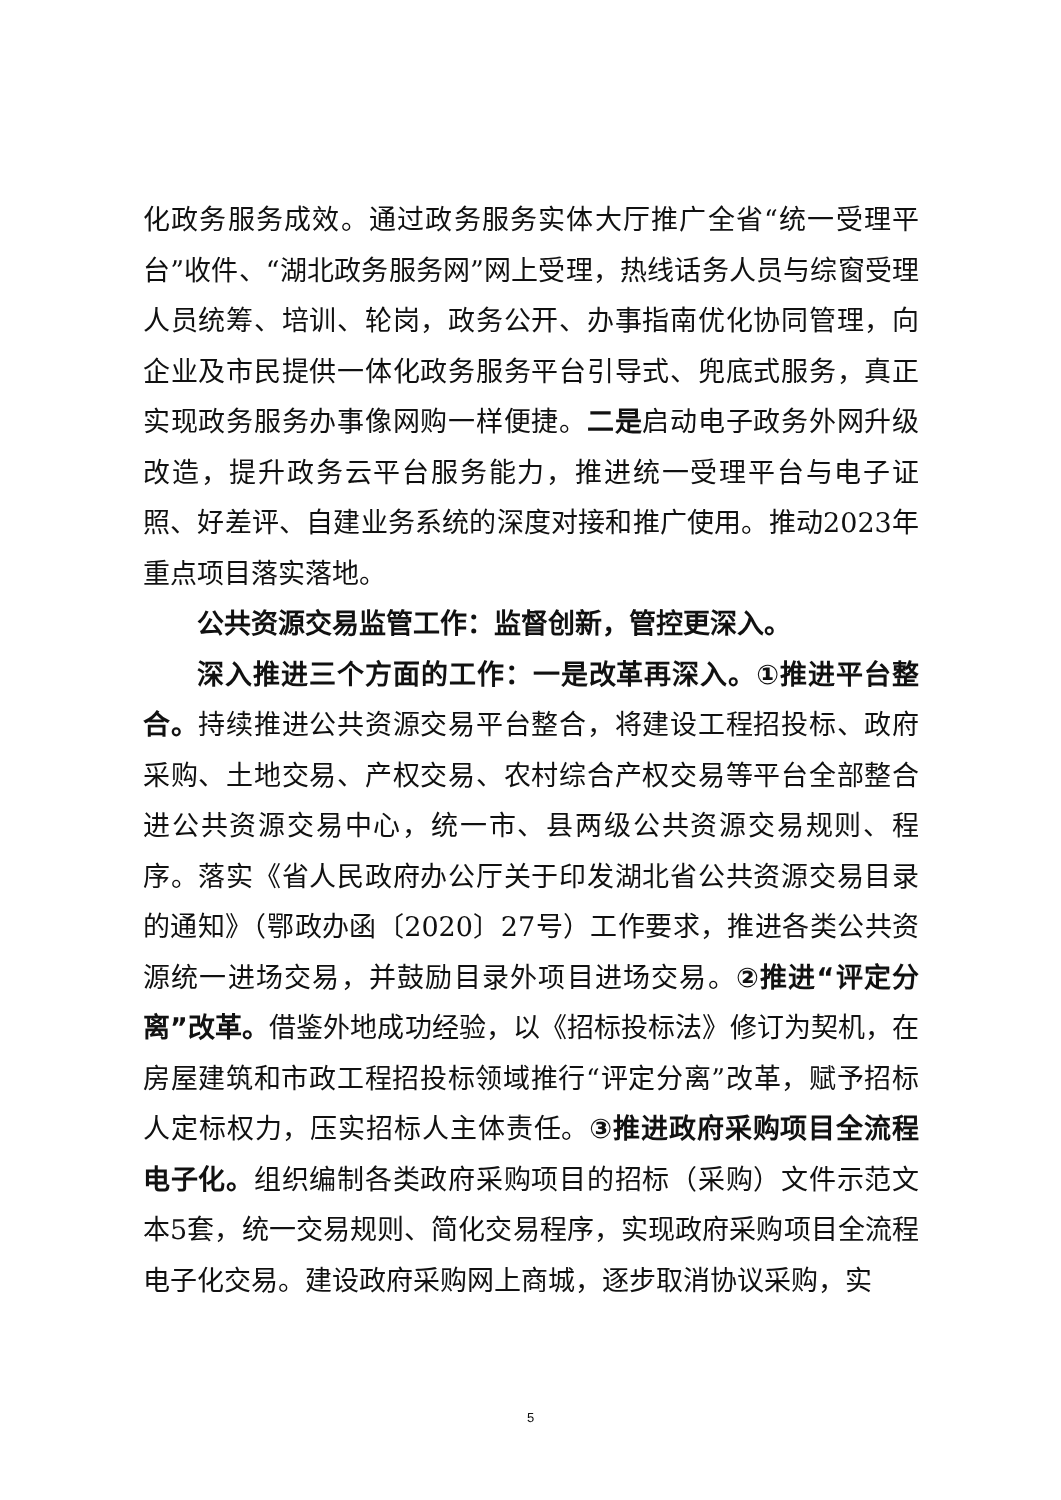化政务服务成效。通过政务服务实体大厅推广全省“统一受理平台”收件、“湖北政务服务网”网上受理，热线话务人员与综窗受理人员统筹、培训、轮岗，政务公开、办事指南优化协同管理，向企业及市民提供一体化政务服务平台引导式、兜底式服务，真正实现政务服务办事像网购一样便捷。二是启动电子政务外网升级改造，提升政务云平台服务能力，推进统一受理平台与电子证照、好差评、自建业务系统的深度对接和推广使用。推动2023年重点项目落实落地。
公共资源交易监管工作：监督创新，管控更深入。
深入推进三个方面的工作：一是改革再深入。①推进平台整合。持续推进公共资源交易平台整合，将建设工程招投标、政府采购、土地交易、产权交易、农村综合产权交易等平台全部整合进公共资源交易中心，统一市、县两级公共资源交易规则、程序。落实《省人民政府办公厅关于印发湖北省公共资源交易目录的通知》（鄂政办函〔2020〕27号）工作要求，推进各类公共资源统一进场交易，并鼓励目录外项目进场交易。②推进“评定分离”改革。借鉴外地成功经验，以《招标投标法》修订为契机，在房屋建筑和市政工程招投标领域推行“评定分离”改革，赋予招标人定标权力，压实招标人主体责任。③推进政府采购项目全流程电子化。组织编制各类政府采购项目的招标（采购）文件示范文本5套，统一交易规则、简化交易程序，实现政府采购项目全流程电子化交易。建设政府采购网上商城，逐步取消协议采购，实
5